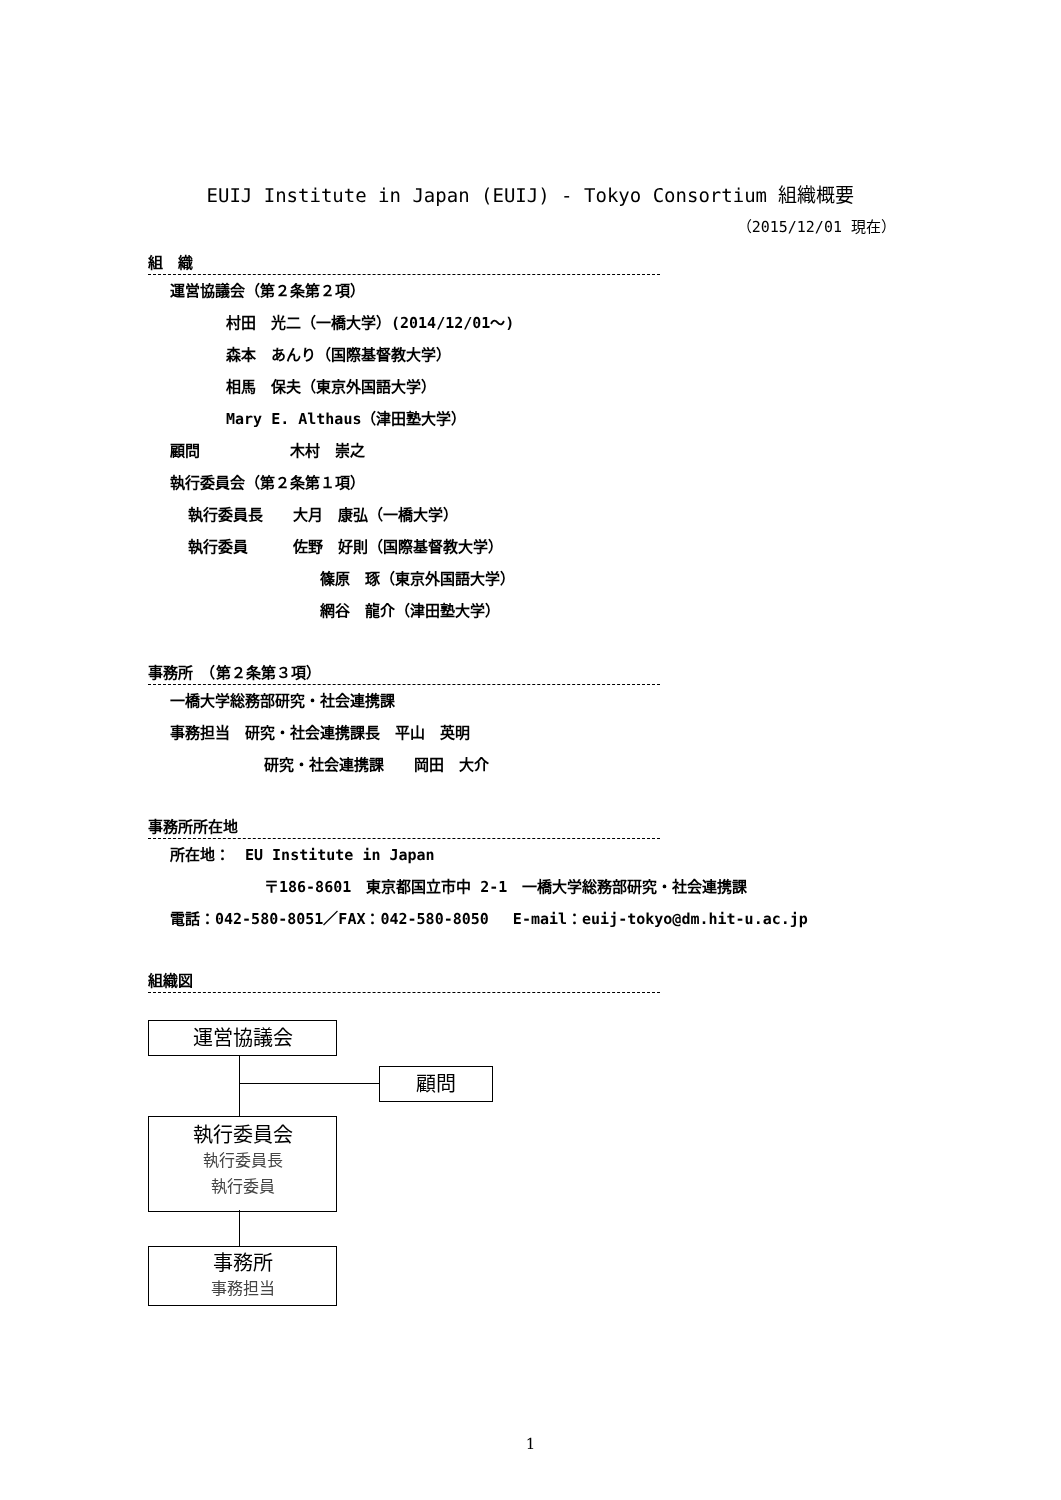EUIJ Institute in Japan (EUIJ) - Tokyo Consortium 組織概要
（2015/12/01 現在）
組　織
運営協議会（第２条第２項）
村田　光二（一橋大学）(2014/12/01～)
森本　あんり（国際基督教大学）
相馬　保夫（東京外国語大学）
Mary E. Althaus（津田塾大学）
顧問　　　　　　木村　崇之
執行委員会（第２条第１項）
執行委員長　　大月　康弘（一橋大学）
執行委員　　　佐野　好則（国際基督教大学）
篠原　琢（東京外国語大学）
網谷　龍介（津田塾大学）
事務所　（第２条第３項）
一橋大学総務部研究・社会連携課
事務担当　研究・社会連携課長　平山　英明
研究・社会連携課　　岡田　大介
事務所所在地
所在地：　EU Institute in Japan
〒186-8601　東京都国立市中 2-1　一橋大学総務部研究・社会連携課
電話：042-580-8051／FAX：042-580-8050　 E-mail：euij-tokyo@dm.hit-u.ac.jp
組織図
運営協議会
顧問
執行委員会
執行委員長
執行委員
事務所
事務担当
1